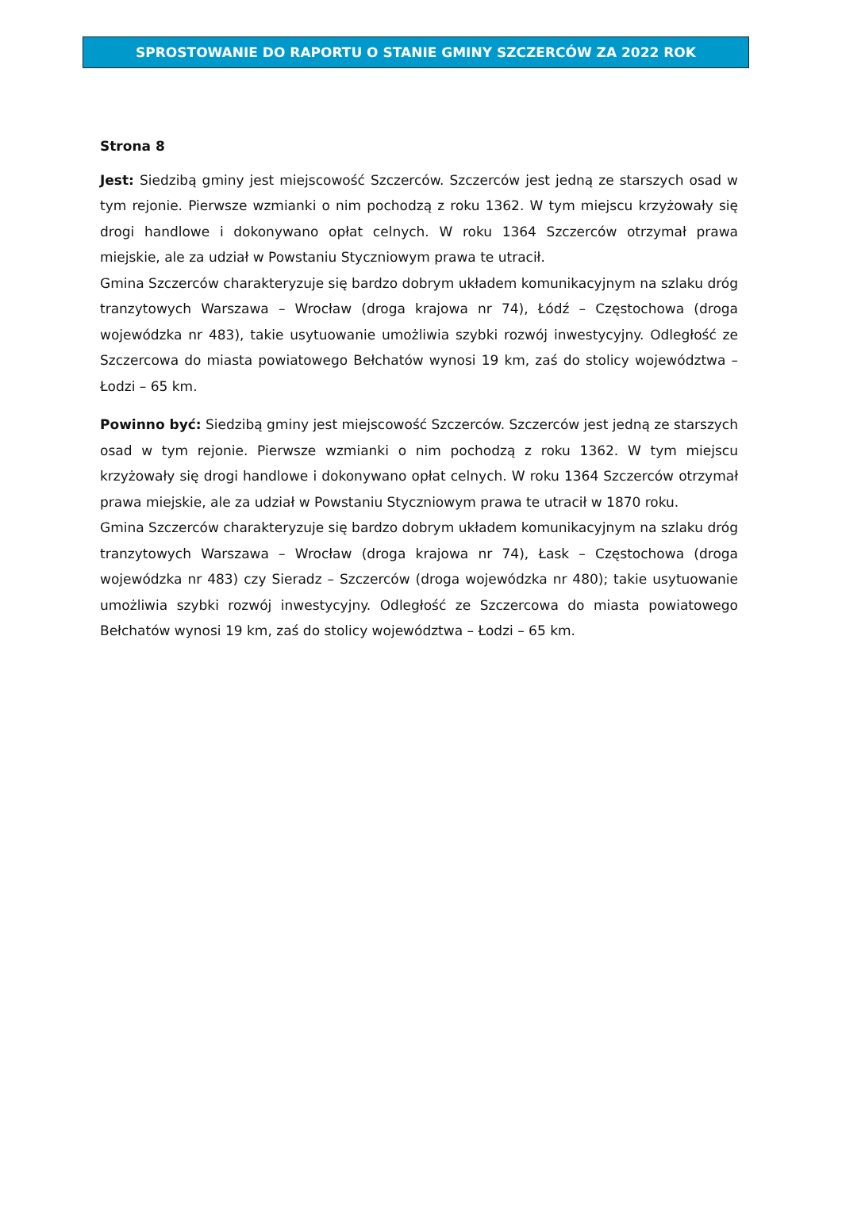SPROSTOWANIE DO RAPORTU O STANIE GMINY SZCZERCÓW ZA 2022 ROK
Strona 8
Jest: Siedzibą gminy jest miejscowość Szczerców. Szczerców jest jedną ze starszych osad w tym rejonie. Pierwsze wzmianki o nim pochodzą z roku 1362. W tym miejscu krzyżowały się drogi handlowe i dokonywano opłat celnych. W roku 1364 Szczerców otrzymał prawa miejskie, ale za udział w Powstaniu Styczniowym prawa te utracił.
Gmina Szczerców charakteryzuje się bardzo dobrym układem komunikacyjnym na szlaku dróg tranzytowych Warszawa – Wrocław (droga krajowa nr 74), Łódź – Częstochowa (droga wojewódzka nr 483), takie usytuowanie umożliwia szybki rozwój inwestycyjny. Odległość ze Szczercowa do miasta powiatowego Bełchatów wynosi 19 km, zaś do stolicy województwa – Łodzi – 65 km.
Powinno być: Siedzibą gminy jest miejscowość Szczerców. Szczerców jest jedną ze starszych osad w tym rejonie. Pierwsze wzmianki o nim pochodzą z roku 1362. W tym miejscu krzyżowały się drogi handlowe i dokonywano opłat celnych. W roku 1364 Szczerców otrzymał prawa miejskie, ale za udział w Powstaniu Styczniowym prawa te utracił w 1870 roku.
Gmina Szczerców charakteryzuje się bardzo dobrym układem komunikacyjnym na szlaku dróg tranzytowych Warszawa – Wrocław (droga krajowa nr 74), Łask – Częstochowa (droga wojewódzka nr 483) czy Sieradz – Szczerców (droga wojewódzka nr 480); takie usytuowanie umożliwia szybki rozwój inwestycyjny. Odległość ze Szczercowa do miasta powiatowego Bełchatów wynosi 19 km, zaś do stolicy województwa – Łodzi – 65 km.